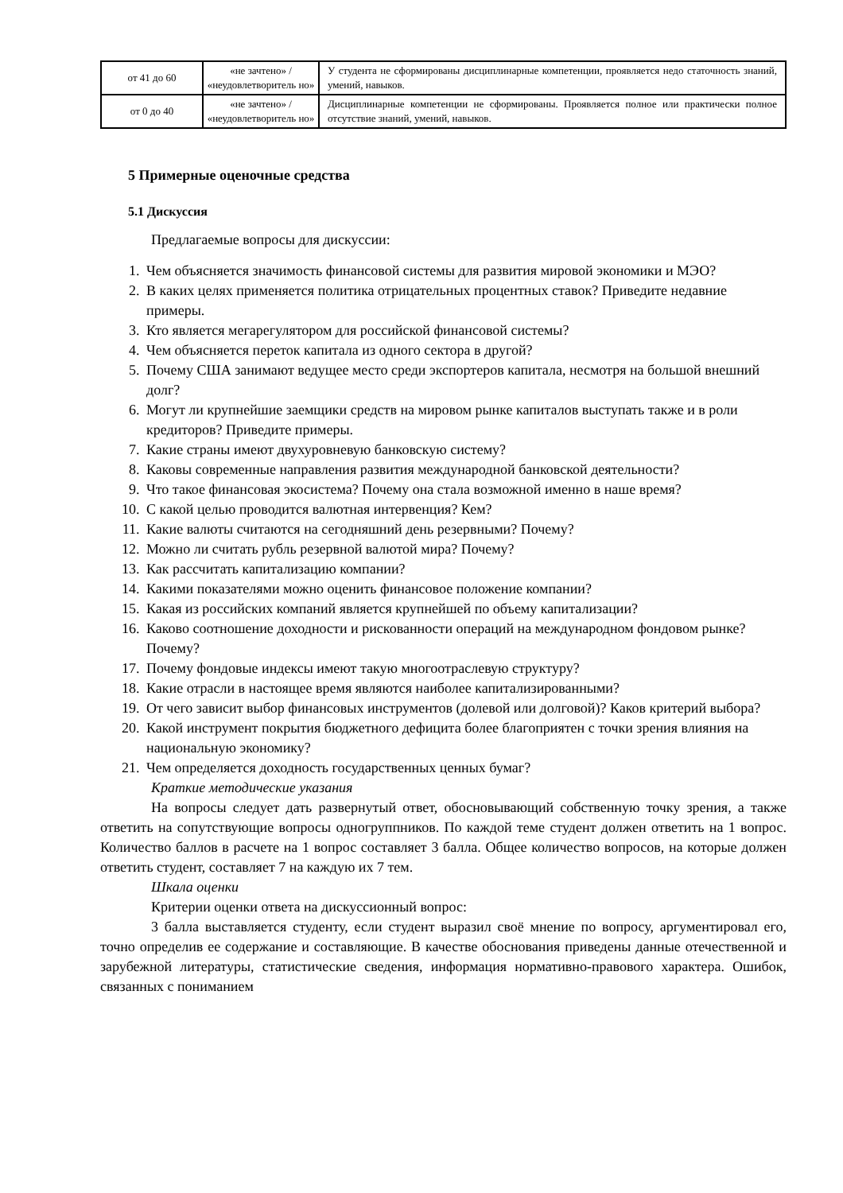| от 41 до 60 | «не зачтено» / «неудовлетворитель но» | У студента не сформированы дисциплинарные компетенции, проявляется недо статочность знаний, умений, навыков. |
| от 0 до 40 | «не зачтено» / «неудовлетворитель но» | Дисциплинарные компетенции не сформированы. Проявляется полное или практически полное отсутствие знаний, умений, навыков. |
5 Примерные оценочные средства
5.1 Дискуссия
Предлагаемые вопросы для дискуссии:
1. Чем объясняется значимость финансовой системы для развития мировой экономики и МЭО?
2. В каких целях применяется политика отрицательных процентных ставок? Приведите недавние примеры.
3. Кто является мегарегулятором для российской финансовой системы?
4. Чем объясняется переток капитала из одного сектора в другой?
5. Почему США занимают ведущее место среди экспортеров капитала, несмотря на большой внешний долг?
6. Могут ли крупнейшие заемщики средств на мировом рынке капиталов выступать также и в роли кредиторов? Приведите примеры.
7. Какие страны имеют двухуровневую банковскую систему?
8. Каковы современные направления развития международной банковской деятельности?
9. Что такое финансовая экосистема? Почему она стала возможной именно в наше время?
10. С какой целью проводится валютная интервенция? Кем?
11. Какие валюты считаются на сегодняшний день резервными? Почему?
12. Можно ли считать рубль резервной валютой мира? Почему?
13. Как рассчитать капитализацию компании?
14. Какими показателями можно оценить финансовое положение компании?
15. Какая из российских компаний является крупнейшей по объему капитализации?
16. Каково соотношение доходности и рискованности операций на международном фондовом рынке? Почему?
17. Почему фондовые индексы имеют такую многоотраслевую структуру?
18. Какие отрасли в настоящее время являются наиболее капитализированными?
19. От чего зависит выбор финансовых инструментов (долевой или долговой)? Каков критерий выбора?
20. Какой инструмент покрытия бюджетного дефицита более благоприятен с точки зрения влияния на национальную экономику?
21. Чем определяется доходность государственных ценных бумаг?
Краткие методические указания
На вопросы следует дать развернутый ответ, обосновывающий собственную точку зрения, а также ответить на сопутствующие вопросы одногруппников. По каждой теме студент должен ответить на 1 вопрос. Количество баллов в расчете на 1 вопрос составляет 3 балла. Общее количество вопросов, на которые должен ответить студент, составляет 7 на каждую их 7 тем.
Шкала оценки
Критерии оценки ответа на дискуссионный вопрос:
3 балла выставляется студенту, если студент выразил своё мнение по вопросу, аргументировал его, точно определив ее содержание и составляющие. В качестве обоснования приведены данные отечественной и зарубежной литературы, статистические сведения, информация нормативно-правового характера. Ошибок, связанных с пониманием